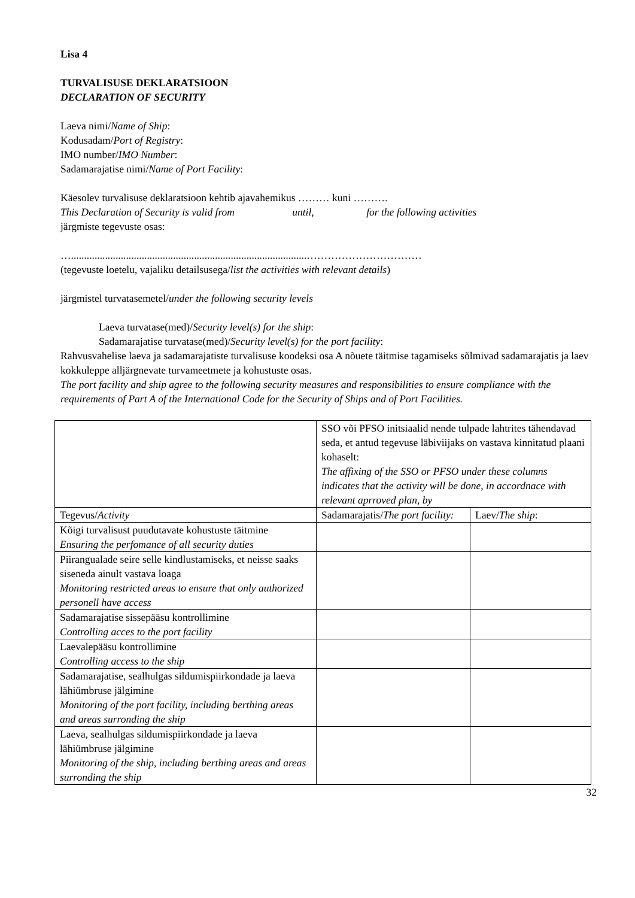Lisa 4
TURVALISUSE DEKLARATSIOON
DECLARATION OF SECURITY
Laeva nimi/Name of Ship:
Kodusadam/Port of Registry:
IMO number/IMO Number:
Sadamarajatise nimi/Name of Port Facility:
Käesolev turvalisuse deklaratsioon kehtib ajavahemikus ……… kuni ……….
This Declaration of Security is valid from until, for the following activities
järgmiste tegevuste osas:
…..........................................................................................……………………………
(tegevuste loetelu, vajaliku detailsusega/list the activities with relevant details)
järgmistel turvatasemetel/under the following security levels
Laeva turvatase(med)/Security level(s) for the ship:
Sadamarajatise turvatase(med)/Security level(s) for the port facility:
Rahvusvahelise laeva ja sadamarajatiste turvalisuse koodeksi osa A nõuete täitmise tagamiseks sõlmivad sadamarajatis ja laev kokkuleppe alljärgnevate turvameetmete ja kohustuste osas.
The port facility and ship agree to the following security measures and responsibilities to ensure compliance with the requirements of Part A of the International Code for the Security of Ships and of Port Facilities.
| | SSO või PFSO initsiaalid nende tulpade lahtrites tähendavad seda, et antud tegevuse läbiviijaks on vastava kinnitatud plaani kohaselt: The affixing of the SSO or PFSO under these columns indicates that the activity will be done, in accordnace with relevant aprroved plan, by | |
| Tegevus/ Activity | Sadamarajatis/ The port facility: | Laev/ The ship : |
| Kõigi turvalisust puudutavate kohustuste täitmine Ensuring the perfomance of all security duties | | |
| Piirangualade seire selle kindlustamiseks, et neisse saaks siseneda ainult vastava loaga Monitoring restricted areas to ensure that only authorized personell have access | | |
| Sadamarajatise sissepääsu kontrollimine Controlling acces to the port facility | | |
| Laevalepääsu kontrollimine Controlling access to the ship | | |
| Sadamarajatise, sealhulgas sildumispiirkondade ja laeva lähiümbruse jälgimine Monitoring of the port facility, including berthing areas and areas surronding the ship | | |
| Laeva, sealhulgas sildumispiirkondade ja laeva lähiümbruse jälgimine Monitoring of the ship, including berthing areas and areas surronding the ship | | |
32